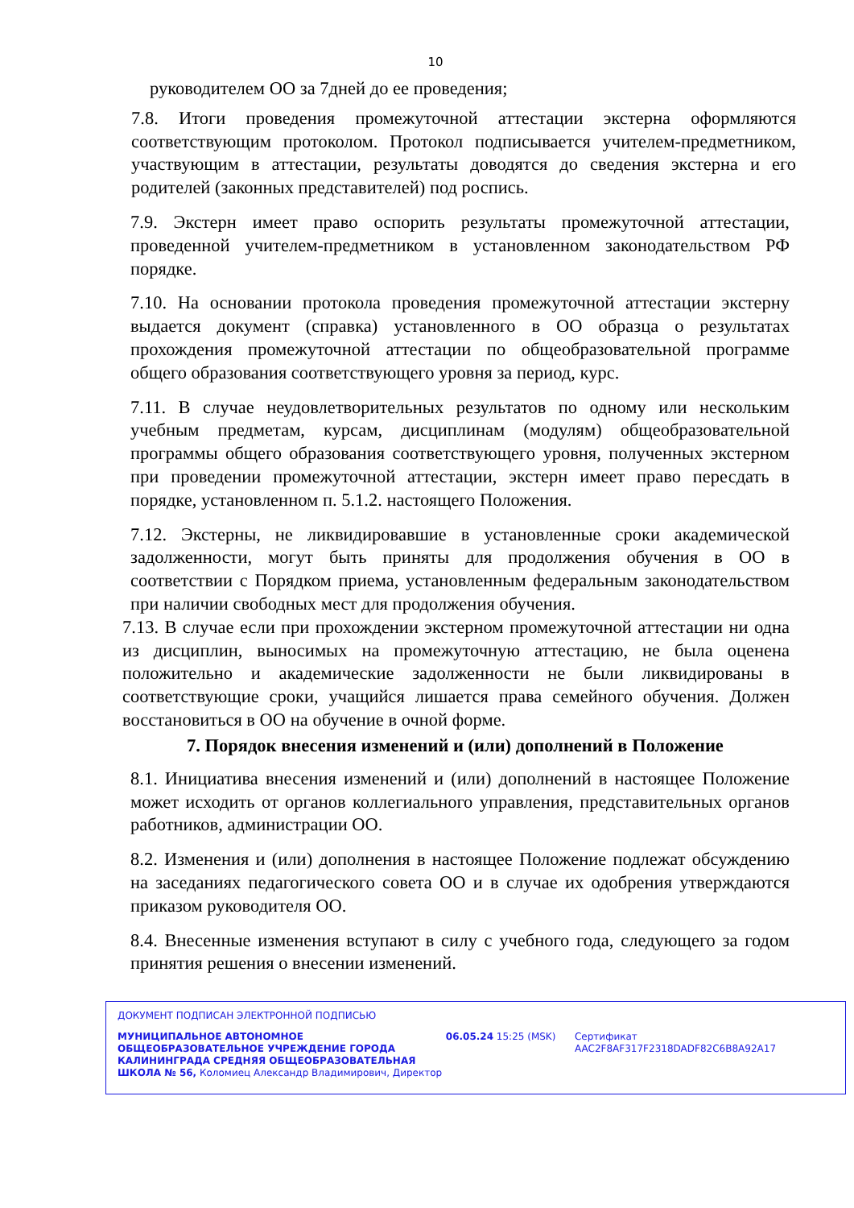10
руководителем ОО за 7дней до ее проведения;
7.8. Итоги проведения промежуточной аттестации экстерна оформляются соответствующим протоколом. Протокол подписывается учителем-предметником, участвующим в аттестации, результаты доводятся до сведения экстерна и его родителей (законных представителей) под роспись.
7.9. Экстерн имеет право оспорить результаты промежуточной аттестации, проведенной учителем-предметником в установленном законодательством РФ порядке.
7.10. На основании протокола проведения промежуточной аттестации экстерну выдается документ (справка) установленного в ОО образца о результатах прохождения промежуточной аттестации по общеобразовательной программе общего образования соответствующего уровня за период, курс.
7.11. В случае неудовлетворительных результатов по одному или нескольким учебным предметам, курсам, дисциплинам (модулям) общеобразовательной программы общего образования соответствующего уровня, полученных экстерном при проведении промежуточной аттестации, экстерн имеет право пересдать в порядке, установленном п. 5.1.2. настоящего Положения.
7.12. Экстерны, не ликвидировавшие в установленные сроки академической задолженности, могут быть приняты для продолжения обучения в ОО в соответствии с Порядком приема, установленным федеральным законодательством при наличии свободных мест для продолжения обучения.
7.13. В случае если при прохождении экстерном промежуточной аттестации ни одна из дисциплин, выносимых на промежуточную аттестацию, не была оценена положительно и академические задолженности не были ликвидированы в соответствующие сроки, учащийся лишается права семейного обучения. Должен восстановиться в ОО на обучение в очной форме.
7. Порядок внесения изменений и (или) дополнений в Положение
8.1. Инициатива внесения изменений и (или) дополнений в настоящее Положение может исходить от органов коллегиального управления, представительных органов работников, администрации ОО.
8.2. Изменения и (или) дополнения в настоящее Положение подлежат обсуждению на заседаниях педагогического совета ОО и в случае их одобрения утверждаются приказом руководителя ОО.
8.4. Внесенные изменения вступают в силу с учебного года, следующего за годом принятия решения о внесении изменений.
ДОКУМЕНТ ПОДПИСАН ЭЛЕКТРОННОЙ ПОДПИСЬЮ
МУНИЦИПАЛЬНОЕ АВТОНОМНОЕ ОБЩЕОБРАЗОВАТЕЛЬНОЕ УЧРЕЖДЕНИЕ ГОРОДА КАЛИНИНГРАДА СРЕДНЯЯ ОБЩЕОБРАЗОВАТЕЛЬНАЯ ШКОЛА № 56, Коломиец Александр Владимирович, Директор
06.05.24 15:25 (MSK) Сертификат AAC2F8AF317F2318DADF82C6B8A92A17